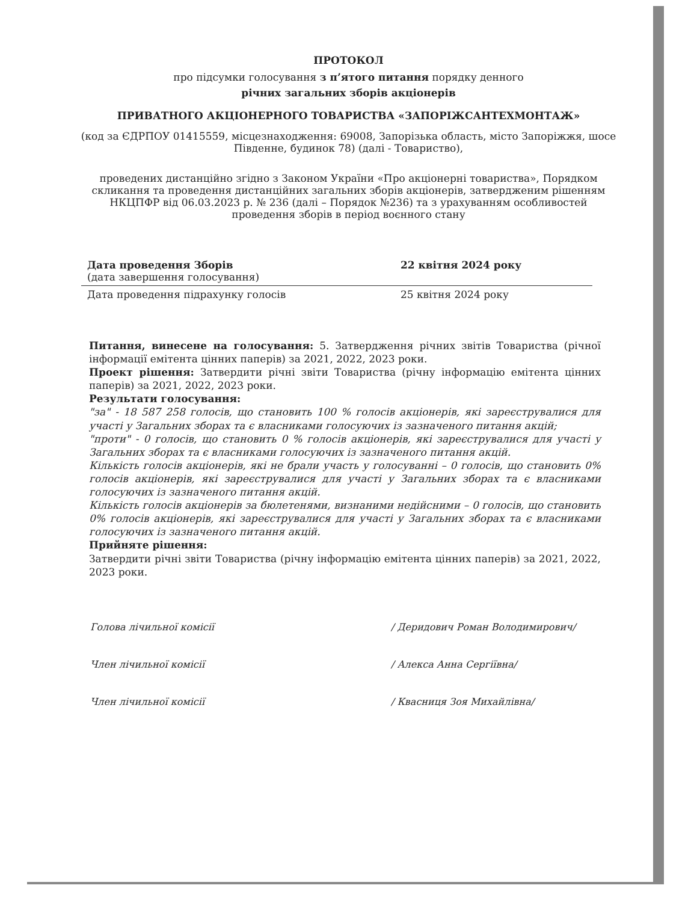ПРОТОКОЛ
про підсумки голосування з п’ятого питання порядку денного
річних загальних зборів акціонерів
ПРИВАТНОГО АКЦІОНЕРНОГО ТОВАРИСТВА «ЗАПОРІЖСАНТЕХМОНТАЖ»
(код за ЄДРПОУ 01415559, місцезнаходження: 69008, Запорізька область, місто Запоріжжя, шосе Південне, будинок 78) (далі - Товариство),
проведених дистанційно згідно з Законом України «Про акціонерні товариства», Порядком скликання та проведення дистанційних загальних зборів акціонерів, затвердженим рішенням НКЦПФР від 06.03.2023 р. № 236 (далі – Порядок №236) та з урахуванням особливостей проведення зборів в період воєнного стану
| Дата проведення Зборів (дата завершення голосування) | 22 квітня 2024 року |
| Дата проведення підрахунку голосів | 25 квітня 2024 року |
Питання, винесене на голосування: 5. Затвердження річних звітів Товариства (річної інформації емітента цінних паперів) за 2021, 2022, 2023 роки.
Проект рішення: Затвердити річні звіти Товариства (річну інформацію емітента цінних паперів) за 2021, 2022, 2023 роки.
Результати голосування:
"за" - 18 587 258 голосів, що становить 100 % голосів акціонерів, які зареєструвалися для участі у Загальних зборах та є власниками голосуючих із зазначеного питання акцій;
"проти" - 0 голосів, що становить 0 % голосів акціонерів, які зареєструвалися для участі у Загальних зборах та є власниками голосуючих із зазначеного питання акцій.
Кількість голосів акціонерів, які не брали участь у голосуванні – 0 голосів, що становить 0% голосів акціонерів, які зареєструвалися для участі у Загальних зборах та є власниками голосуючих із зазначеного питання акцій.
Кількість голосів акціонерів за бюлетенями, визнаними недійсними – 0 голосів, що становить 0% голосів акціонерів, які зареєструвалися для участі у Загальних зборах та є власниками голосуючих із зазначеного питання акцій.
Прийняте рішення:
Затвердити річні звіти Товариства (річну інформацію емітента цінних паперів) за 2021, 2022, 2023 роки.
Голова лічильної комісії / Деридович Роман Володимирович/
Член лічильної комісії / Алекса Анна Сергіївна/
Член лічильної комісії / Квасниця Зоя Михайлівна/